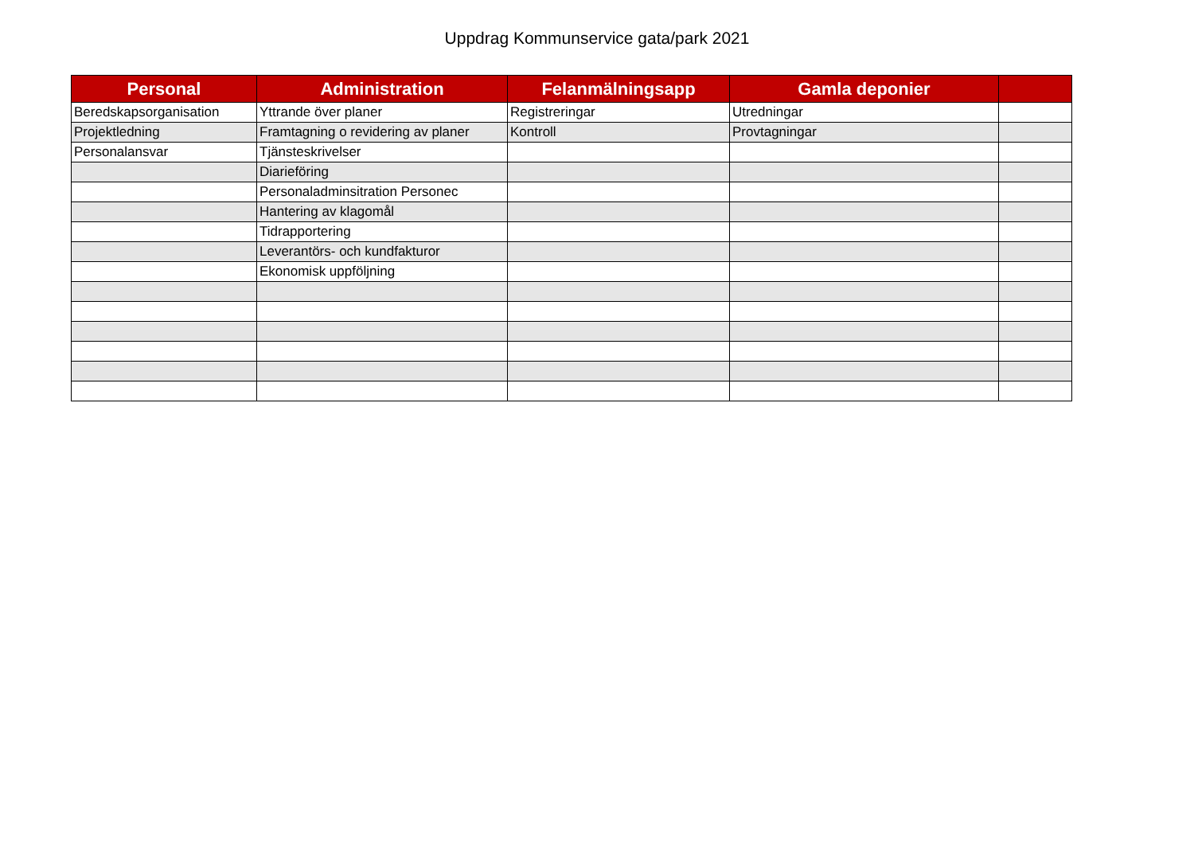Uppdrag Kommunservice gata/park 2021
| Personal | Administration | Felanmälningsapp | Gamla deponier | |
| --- | --- | --- | --- | --- |
| Beredskapsorganisation | Yttrande över planer | Registreringar | Utredningar | |
| Projektledning | Framtagning o revidering av planer | Kontroll | Provtagningar | |
| Personalansvar | Tjänsteskrivelser | | | |
| | Diarieföring | | | |
| | Personaladminsitration Personec | | | |
| | Hantering av klagomål | | | |
| | Tidrapportering | | | |
| | Leverantörs- och kundfakturor | | | |
| | Ekonomisk uppföljning | | | |